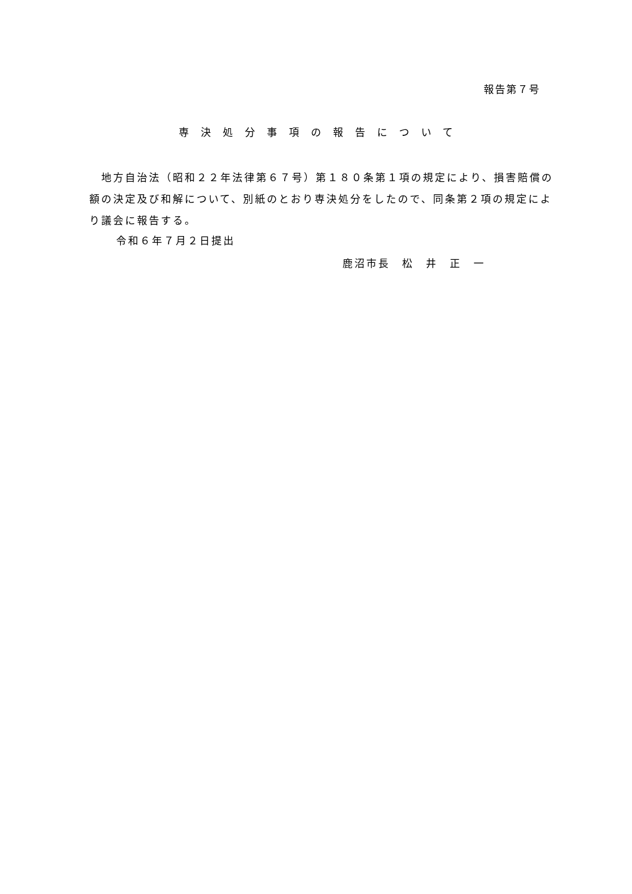報告第７号
専決処分事項の報告について
　地方自治法（昭和２２年法律第６７号）第１８０条第１項の規定により、損害賠償の額の決定及び和解について、別紙のとおり専決処分をしたので、同条第２項の規定により議会に報告する。
令和６年７月２日提出
鹿沼市長　松　井　正　一